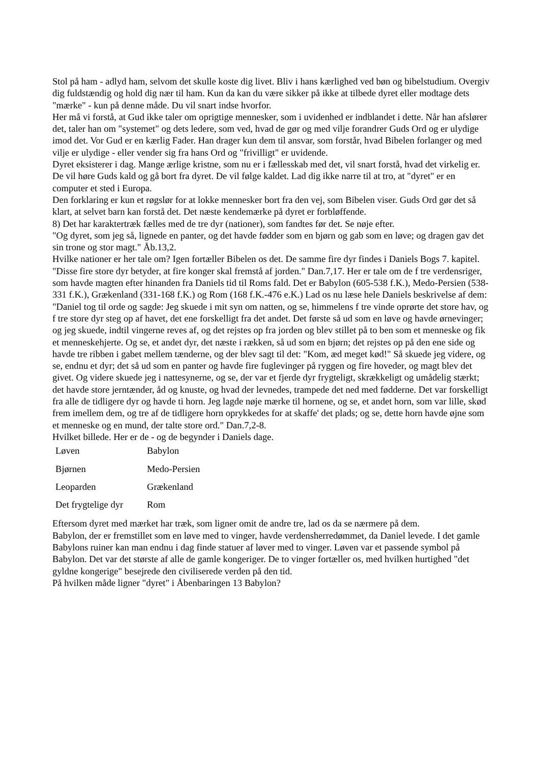Stol på ham - adlyd ham, selvom det skulle koste dig livet. Bliv i hans kærlighed ved bøn og bibelstudium. Overgiv dig fuldstændig og hold dig nær til ham. Kun da kan du være sikker på ikke at tilbede dyret eller modtage dets "mærke" - kun på denne måde. Du vil snart indse hvorfor.
Her må vi forstå, at Gud ikke taler om oprigtige mennesker, som i uvidenhed er indblandet i dette. Når han afslører det, taler han om "systemet" og dets ledere, som ved, hvad de gør og med vilje forandrer Guds Ord og er ulydige imod det. Vor Gud er en kærlig Fader. Han drager kun dem til ansvar, som forstår, hvad Bibelen forlanger og med vilje er ulydige - eller vender sig fra hans Ord og "frivilligt" er uvidende.
Dyret eksisterer i dag. Mange ærlige kristne, som nu er i fællesskab med det, vil snart forstå, hvad det virkelig er. De vil høre Guds kald og gå bort fra dyret. De vil følge kaldet. Lad dig ikke narre til at tro, at "dyret" er en computer et sted i Europa.
Den forklaring er kun et røgslør for at lokke mennesker bort fra den vej, som Bibelen viser. Guds Ord gør det så klart, at selvet barn kan forstå det. Det næste kendemærke på dyret er forbløffende.
8) Det har karaktertræk fælles med de tre dyr (nationer), som fandtes før det. Se nøje efter.
"Og dyret, som jeg så, lignede en panter, og det havde fødder som en bjørn og gab som en løve; og dragen gav det sin trone og stor magt." Åb.13,2.
Hvilke nationer er her tale om? Igen fortæller Bibelen os det. De samme fire dyr findes i Daniels Bogs 7. kapitel. "Disse fire store dyr betyder, at fire konger skal fremstå af jorden." Dan.7,17. Her er tale om de f tre verdensriger, som havde magten efter hinanden fra Daniels tid til Roms fald. Det er Babylon (605-538 f.K.), Medo-Persien (538-331 f.K.), Grækenland (331-168 f.K.) og Rom (168 f.K.-476 e.K.) Lad os nu læse hele Daniels beskrivelse af dem:
"Daniel tog til orde og sagde: Jeg skuede i mit syn om natten, og se, himmelens f tre vinde oprørte det store hav, og f tre store dyr steg op af havet, det ene forskelligt fra det andet. Det første så ud som en løve og havde ørnevinger; og jeg skuede, indtil vingerne reves af, og det rejstes op fra jorden og blev stillet på to ben som et menneske og fik et menneskehjerte. Og se, et andet dyr, det næste i rækken, så ud som en bjørn; det rejstes op på den ene side og havde tre ribben i gabet mellem tænderne, og der blev sagt til det: "Kom, æd meget kød!" Så skuede jeg videre, og se, endnu et dyr; det så ud som en panter og havde fire fuglevinger på ryggen og fire hoveder, og magt blev det givet. Og videre skuede jeg i nattesynerne, og se, der var et fjerde dyr frygteligt, skrækkeligt og umådelig stærkt; det havde store jerntænder, åd og knuste, og hvad der levnedes, trampede det ned med fødderne. Det var forskelligt fra alle de tidligere dyr og havde ti horn. Jeg lagde nøje mærke til hornene, og se, et andet horn, som var lille, skød frem imellem dem, og tre af de tidligere horn oprykkedes for at skaffe' det plads; og se, dette horn havde øjne som et menneske og en mund, der talte store ord." Dan.7,2-8.
Hvilket billede. Her er de - og de begynder i Daniels dage.
| Løven | Babylon |
| Bjørnen | Medo-Persien |
| Leoparden | Grækenland |
| Det frygtelige dyr | Rom |
Eftersom dyret med mærket har træk, som ligner omit de andre tre, lad os da se nærmere på dem.
Babylon, der er fremstillet som en løve med to vinger, havde verdensherredømmet, da Daniel levede. I det gamle Babylons ruiner kan man endnu i dag finde statuer af løver med to vinger. Løven var et passende symbol på Babylon. Det var det største af alle de gamle kongeriger. De to vinger fortæller os, med hvilken hurtighed "det gyldne kongerige" besejrede den civiliserede verden på den tid.
På hvilken måde ligner "dyret" i Åbenbaringen 13 Babylon?